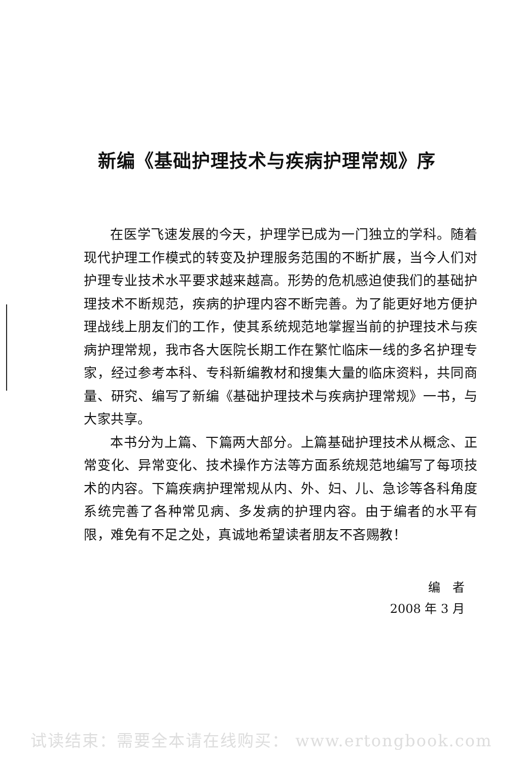新编《基础护理技术与疾病护理常规》序
在医学飞速发展的今天，护理学已成为一门独立的学科。随着现代护理工作模式的转变及护理服务范围的不断扩展，当今人们对护理专业技术水平要求越来越高。形势的危机感迫使我们的基础护理技术不断规范，疾病的护理内容不断完善。为了能更好地方便护理战线上朋友们的工作，使其系统规范地掌握当前的护理技术与疾病护理常规，我市各大医院长期工作在繁忙临床一线的多名护理专家，经过参考本科、专科新编教材和搜集大量的临床资料，共同商量、研究、编写了新编《基础护理技术与疾病护理常规》一书，与大家共享。
本书分为上篇、下篇两大部分。上篇基础护理技术从概念、正常变化、异常变化、技术操作方法等方面系统规范地编写了每项技术的内容。下篇疾病护理常规从内、外、妇、儿、急诊等各科角度系统完善了各种常见病、多发病的护理内容。由于编者的水平有限，难免有不足之处，真诚地希望读者朋友不吝赐教！
编　者
2008 年 3 月
试读结束：需要全本请在线购买： www.ertongbook.com